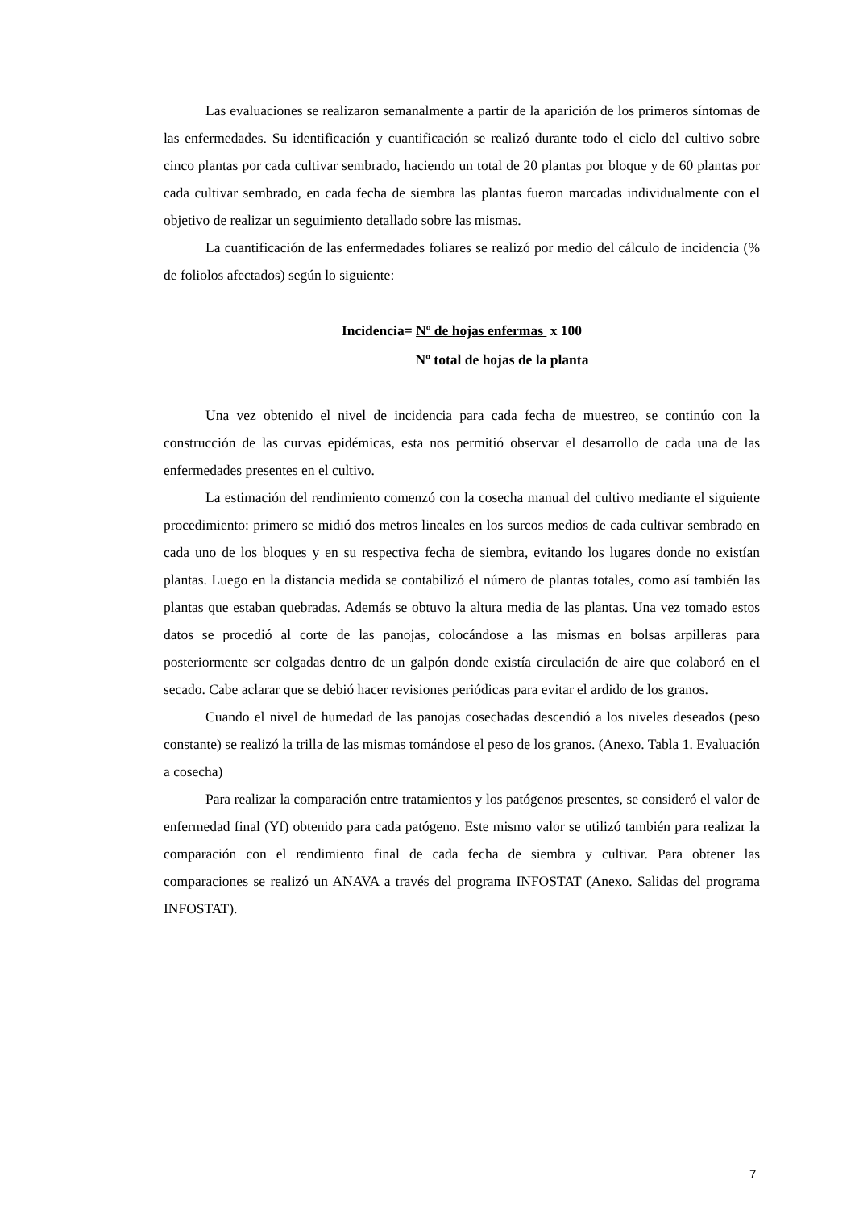Las evaluaciones se realizaron semanalmente a partir de la aparición de los primeros síntomas de las enfermedades. Su identificación y cuantificación se realizó durante todo el ciclo del cultivo sobre cinco plantas por cada cultivar sembrado, haciendo un total de 20 plantas por bloque y de 60 plantas por cada cultivar sembrado, en cada fecha de siembra las plantas fueron marcadas individualmente con el objetivo de realizar un seguimiento detallado sobre las mismas.
La cuantificación de las enfermedades foliares se realizó por medio del cálculo de incidencia (% de foliolos afectados) según lo siguiente:
Incidencia= Nº de hojas enfermas x 100
Nº total de hojas de la planta
Una vez obtenido el nivel de incidencia para cada fecha de muestreo, se continúo con la construcción de las curvas epidémicas, esta nos permitió observar el desarrollo de cada una de las enfermedades presentes en el cultivo.
La estimación del rendimiento comenzó con la cosecha manual del cultivo mediante el siguiente procedimiento: primero se midió dos metros lineales en los surcos medios de cada cultivar sembrado en cada uno de los bloques y en su respectiva fecha de siembra, evitando los lugares donde no existían plantas. Luego en la distancia medida se contabilizó el número de plantas totales, como así también las plantas que estaban quebradas. Además se obtuvo la altura media de las plantas. Una vez tomado estos datos se procedió al corte de las panojas, colocándose a las mismas en bolsas arpilleras para posteriormente ser colgadas dentro de un galpón donde existía circulación de aire que colaboró en el secado. Cabe aclarar que se debió hacer revisiones periódicas para evitar el ardido de los granos.
Cuando el nivel de humedad de las panojas cosechadas descendió a los niveles deseados (peso constante) se realizó la trilla de las mismas tomándose el peso de los granos. (Anexo. Tabla 1. Evaluación a cosecha)
Para realizar la comparación entre tratamientos y los patógenos presentes, se consideró el valor de enfermedad final (Yf) obtenido para cada patógeno. Este mismo valor se utilizó también para realizar la comparación con el rendimiento final de cada fecha de siembra y cultivar. Para obtener las comparaciones se realizó un ANAVA a través del programa INFOSTAT (Anexo. Salidas del programa INFOSTAT).
7